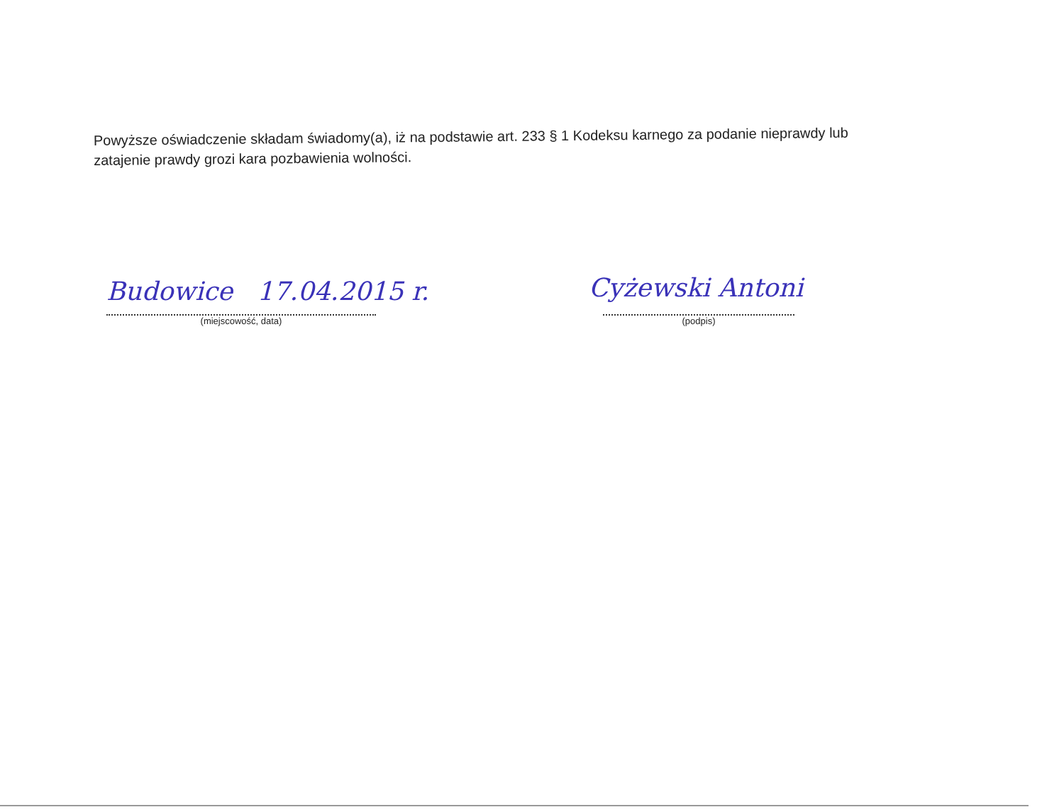Powyższe oświadczenie składam świadomy(a), iż na podstawie art. 233 § 1 Kodeksu karnego za podanie nieprawdy lub zatajenie prawdy grozi kara pozbawienia wolności.
Budowice 17.04.2015 r. Cyżewski Antoni
(miejscowość, data) (podpis)